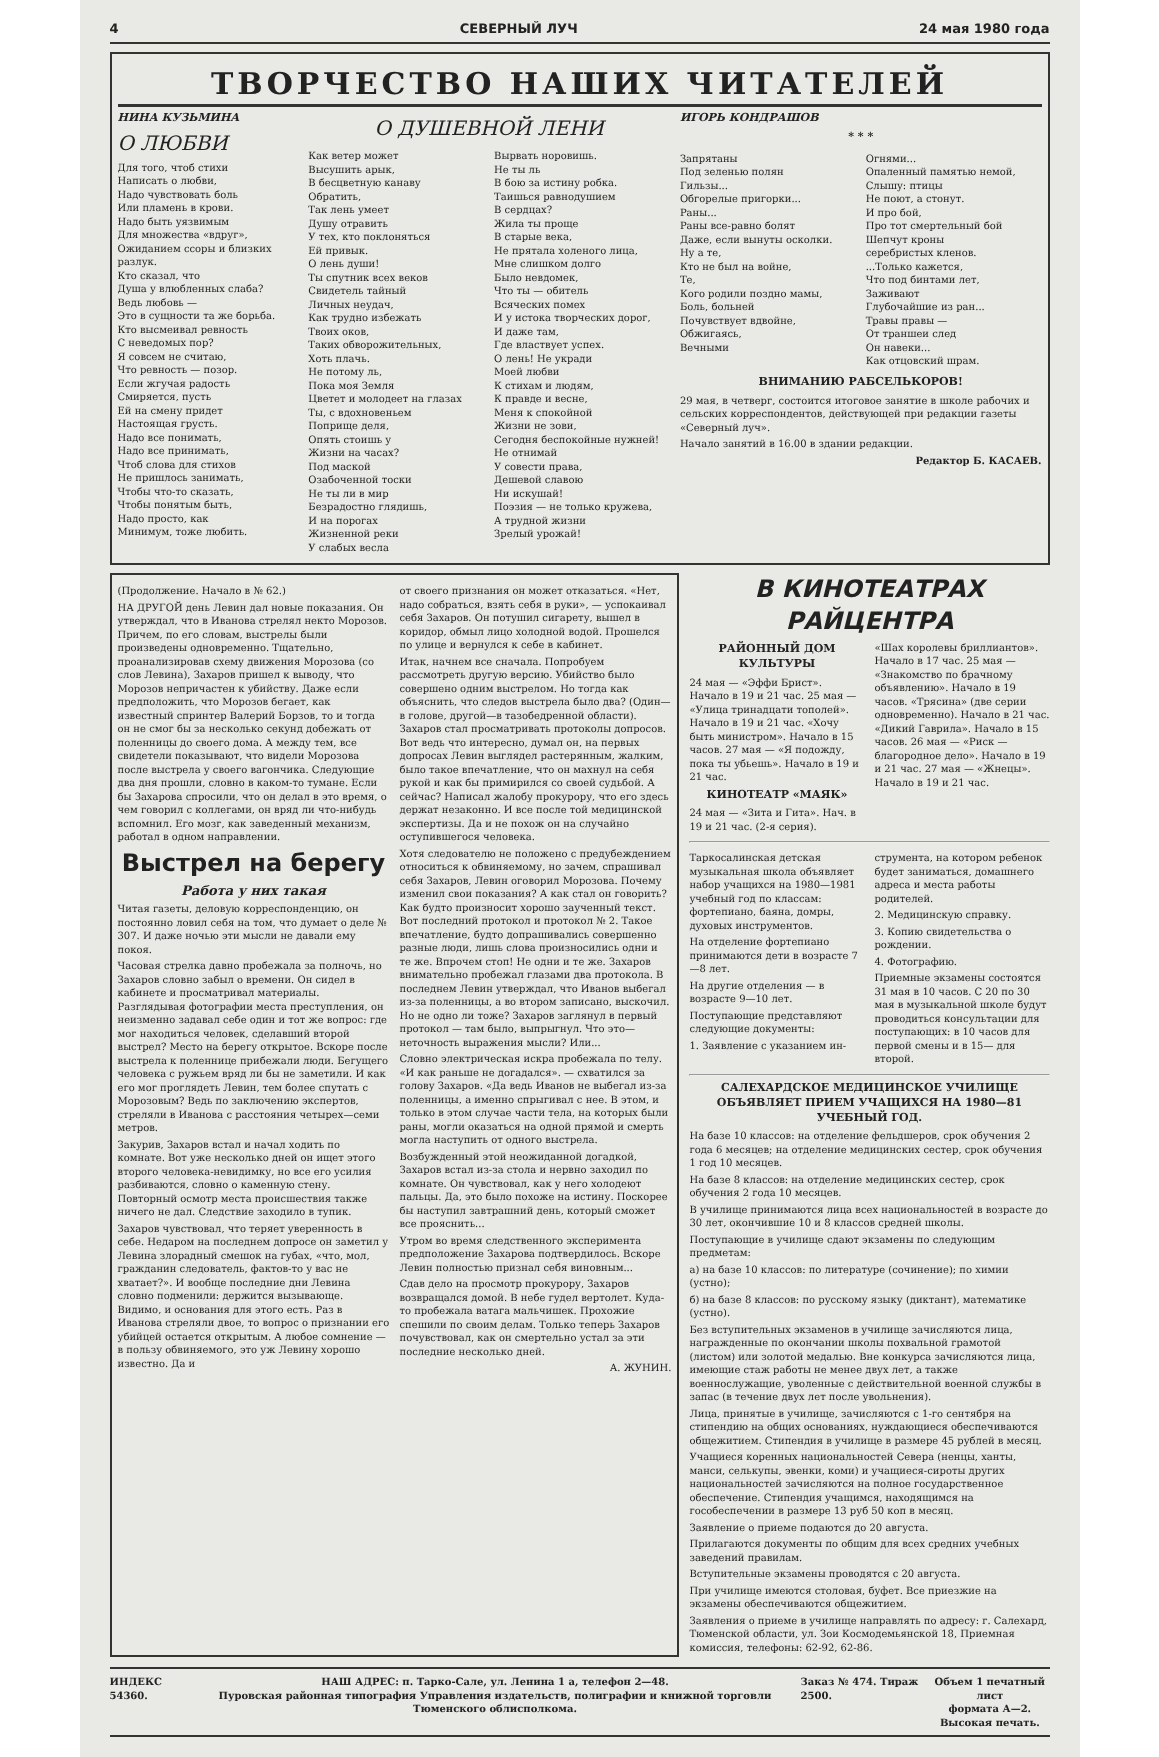4 СЕВЕРНЫЙ ЛУЧ 24 мая 1980 года
ТВОРЧЕСТВО НАШИХ ЧИТАТЕЛЕЙ
НИНА КУЗЬМИНА
О ЛЮБВИ
Для того, чтоб стихи
Написать о любви,
Надо чувствовать боль
Или пламень в крови.
Надо быть уязвимым
Для множества «вдруг»,
Ожиданием ссоры и близких разлук.
Кто сказал, что
Душа у влюбленных слаба?
Ведь любовь —
Это в сущности та же борьба.
Кто высмеивал ревность
С неведомых пор?
Я совсем не считаю,
Что ревность — позор.
Если жгучая радость
Смиряется, пусть
Ей на смену придет
Настоящая грусть.
Надо все понимать,
Надо все принимать,
Чтоб слова для стихов
Не пришлось занимать,
Чтобы что-то сказать,
Чтобы понятым быть,
Надо просто, как
Минимум, тоже любить.
О ДУШЕВНОЙ ЛЕНИ
Как ветер может
Высушить арык,
В бесцветную канаву
Обратить,
Так лень умеет
Душу отравить
У тех, кто поклоняться
Ей привык.
О лень души!
Ты спутник всех веков
Свидетель тайный
Личных неудач,
Как трудно избежать
Твоих оков,
Таких обворожительных,
Хоть плачь.
Не потому ль,
Пока моя Земля
Цветет и молодеет на глазах
Ты, с вдохновеньем
Поприще деля,
Опять стоишь у
Жизни на часах?
Под маской
Озабоченной тоски
Не ты ли в мир
Безрадостно глядишь,
И на порогах
Жизненной реки
У слабых весла
Вырвать норовишь.
Не ты ль
В бою за истину робка.
Таишься равнодушием
В сердцах?
Жила ты проще
В старые века,
Не прятала холеного лица,
Мне слишком долго
Было невдомек,
Что ты — обитель
Всяческих помех
И у истока творческих дорог,
И даже там,
Где властвует успех.
О лень! Не укради
Моей любви
К стихам и людям,
К правде и весне,
Меня к спокойной
Жизни не зови,
Сегодня беспокойные нужней!
Не отнимай
У совести права,
Дешевой славою
Ни искушай!
Поэзия — не только кружева,
А трудной жизни
Зрелый урожай!
ИГОРЬ КОНДРАШОВ
* * *
Запрятаны
Под зеленью полян
Гильзы...
Обгорелые пригорки...
Раны...
Раны все-равно болят
Даже, если вынуты осколки.
Ну а те,
Кто не был на войне,
Те,
Кого родили поздно мамы,
Боль, больней
Почувствует вдвойне,
Обжигаясь,
Вечными
Огнями...
Опаленный памятью немой,
Слышу: птицы
Не поют, а стонут.
И про бой,
Про тот смертельный бой
Шепчут кроны
серебристых кленов.
...Только кажется,
Что под бинтами лет,
Заживают
Глубочайшие из ран...
Травы правы —
От траншеи след
Он навеки...
Как отцовский шрам.
ВНИМАНИЮ РАБСЕЛЬКОРОВ!
29 мая, в четверг, состоится итоговое занятие в школе рабочих и сельских корреспондентов, действующей при редакции газеты «Северный луч».
Начало занятий в 16.00 в здании редакции.
Редактор Б. КАСАЕВ.
(Продолжение. Начало в № 62.)
НА ДРУГОЙ день Левин дал новые показания. Он утверждал, что в Иванова стрелял некто Морозов. Причем, по его словам, выстрелы были произведены одновременно. Тщательно, проанализировав схему движения Морозова (со слов Левина), Захаров пришел к выводу, что Морозов непричастен к убийству. Даже если предположить, что Морозов бегает, как известный спринтер Валерий Борзов, то и тогда он не смог бы за несколько секунд добежать от поленницы до своего дома. А между тем, все свидетели показывают, что видели Морозова после выстрела у своего вагончика. Следующие два дня прошли, словно в каком-то тумане. Если бы Захарова спросили, что он делал в это время, о чем говорил с коллегами, он вряд ли что-нибудь вспомнил. Его мозг, как заведенный механизм, работал в одном направлении.
Выстрел на берегу
Работа у них такая
Читая газеты, деловую корреспонденцию, он постоянно ловил себя на том, что думает о деле № 307. И даже ночью эти мысли не давали ему покоя.
Часовая стрелка давно пробежала за полночь, но Захаров словно забыл о времени. Он сидел в кабинете и просматривал материалы. Разглядывая фотографии места преступления, он неизменно задавал себе один и тот же вопрос: где мог находиться человек, сделавший второй выстрел? Место на берегу открытое. Вскоре после выстрела к поленнице прибежали люди. Бегущего человека с ружьем вряд ли бы не заметили. И как его мог проглядеть Левин, тем более спутать с Морозовым? Ведь по заключению экспертов, стреляли в Иванова с расстояния четырех—семи метров.
Закурив, Захаров встал и начал ходить по комнате. Вот уже несколько дней он ищет этого второго человека-невидимку, но все его усилия разбиваются, словно о каменную стену. Повторный осмотр места происшествия также ничего не дал. Следствие заходило в тупик.
Захаров чувствовал, что теряет уверенность в себе. Недаром на последнем допросе он заметил у Левина злорадный смешок на губах, «что, мол, гражданин следователь, фактов-то у вас не хватает?». И вообще последние дни Левина словно подменили: держится вызывающе. Видимо, и основания для этого есть. Раз в Иванова стреляли двое, то вопрос о признании его убийцей остается открытым. А любое сомнение — в пользу обвиняемого, это уж Левину хорошо известно. Да и
от своего признания он может отказаться. «Нет, надо собраться, взять себя в руки», — успокаивал себя Захаров. Он потушил сигарету, вышел в коридор, обмыл лицо холодной водой. Прошелся по улице и вернулся к себе в кабинет.
Итак, начнем все сначала. Попробуем рассмотреть другую версию. Убийство было совершено одним выстрелом. Но тогда как объяснить, что следов выстрела было два? (Один—в голове, другой—в тазобедренной области). Захаров стал просматривать протоколы допросов. Вот ведь что интересно, думал он, на первых допросах Левин выглядел растерянным, жалким, было такое впечатление, что он махнул на себя рукой и как бы примирился со своей судьбой. А сейчас? Написал жалобу прокурору, что его здесь держат незаконно. И все после той медицинской экспертизы. Да и не похож он на случайно оступившегося человека.
Хотя следователю не положено с предубеждением относиться к обвиняемому, но зачем, спрашивал себя Захаров, Левин оговорил Морозова. Почему изменил свои показания? А как стал он говорить? Как будто произносит хорошо заученный текст. Вот последний протокол и протокол № 2. Такое впечатление, будто допрашивались совершенно разные люди, лишь слова произносились одни и те же. Впрочем стоп! Не одни и те же. Захаров внимательно пробежал глазами два протокола. В последнем Левин утверждал, что Иванов выбегал из-за поленницы, а во втором записано, выскочил. Но не одно ли тоже? Захаров заглянул в первый протокол — там было, выпрыгнул. Что это—неточность выражения мысли? Или...
Словно электрическая искра пробежала по телу. «И как раньше не догадался». — схватился за голову Захаров. «Да ведь Иванов не выбегал из-за поленницы, а именно спрыгивал с нее. В этом, и только в этом случае части тела, на которых были раны, могли оказаться на одной прямой и смерть могла наступить от одного выстрела.
Возбужденный этой неожиданной догадкой, Захаров встал из-за стола и нервно заходил по комнате. Он чувствовал, как у него холодеют пальцы. Да, это было похоже на истину. Поскорее бы наступил завтрашний день, который сможет все прояснить...
Утром во время следственного эксперимента предположение Захарова подтвердилось. Вскоре Левин полностью признал себя виновным...
Сдав дело на просмотр прокурору, Захаров возвращался домой. В небе гудел вертолет. Куда-то пробежала ватага мальчишек. Прохожие спешили по своим делам. Только теперь Захаров почувствовал, как он смертельно устал за эти последние несколько дней.
А. ЖУНИН.
В КИНОТЕАТРАХ РАЙЦЕНТРА
РАЙОННЫЙ ДОМ КУЛЬТУРЫ
24 мая — «Эффи Брист». Начало в 19 и 21 час. 25 мая — «Улица тринадцати тополей». Начало в 19 и 21 час. «Хочу быть министром». Начало в 15 часов. 27 мая — «Я подожду, пока ты убьешь». Начало в 19 и 21 час.
КИНОТЕАТР «МАЯК»
24 мая — «Зита и Гита». Нач. в 19 и 21 час. (2-я серия).
«Шах королевы бриллиантов». Начало в 17 час. 25 мая — «Знакомство по брачному объявлению». Начало в 19 часов. «Трясина» (две серии одновременно). Начало в 21 час. «Дикий Гаврила». Начало в 15 часов. 26 мая — «Риск — благородное дело». Начало в 19 и 21 час. 27 мая — «Жнецы». Начало в 19 и 21 час.
Таркосалинская детская музыкальная школа объявляет набор учащихся на 1980—1981 учебный год по классам: фортепиано, баяна, домры, духовых инструментов.
На отделение фортепиано принимаются дети в возрасте 7—8 лет.
На другие отделения — в возрасте 9—10 лет.
Поступающие представляют следующие документы:
1. Заявление с указанием ин-
струмента, на котором ребенок будет заниматься, домашнего адреса и места работы родителей.
2. Медицинскую справку.
3. Копию свидетельства о рождении.
4. Фотографию.
Приемные экзамены состоятся 31 мая в 10 часов. С 20 по 30 мая в музыкальной школе будут проводиться консультации для поступающих: в 10 часов для первой смены и в 15— для второй.
САЛЕХАРДСКОЕ МЕДИЦИНСКОЕ УЧИЛИЩЕ ОБЪЯВЛЯЕТ ПРИЕМ УЧАЩИХСЯ НА 1980—81 УЧЕБНЫЙ ГОД.
На базе 10 классов: на отделение фельдшеров, срок обучения 2 года 6 месяцев; на отделение медицинских сестер, срок обучения 1 год 10 месяцев.
На базе 8 классов: на отделение медицинских сестер, срок обучения 2 года 10 месяцев.
В училище принимаются лица всех национальностей в возрасте до 30 лет, окончившие 10 и 8 классов средней школы.
Поступающие в училище сдают экзамены по следующим предметам:
а) на базе 10 классов: по литературе (сочинение); по химии (устно);
б) на базе 8 классов: по русскому языку (диктант), математике (устно).
Без вступительных экзаменов в училище зачисляются лица, награжденные по окончании школы похвальной грамотой (листом) или золотой медалью. Вне конкурса зачисляются лица, имеющие стаж работы не менее двух лет, а также военнослужащие, уволенные с действительной военной службы в запас (в течение двух лет после увольнения).
Лица, принятые в училище, зачисляются с 1-го сентября на стипендию на общих основаниях, нуждающиеся обеспечиваются общежитием. Стипендия в училище в размере 45 рублей в месяц.
Учащиеся коренных национальностей Севера (ненцы, ханты, манси, селькупы, эвенки, коми) и учащиеся-сироты других национальностей зачисляются на полное государственное обеспечение. Стипендия учащимся, находящимся на гособеспечении в размере 13 руб 50 коп в месяц.
Заявление о приеме подаются до 20 августа.
Прилагаются документы по общим для всех средних учебных заведений правилам.
Вступительные экзамены проводятся с 20 августа.
При училище имеются столовая, буфет. Все приезжие на экзамены обеспечиваются общежитием.
Заявления о приеме в училище направлять по адресу: г. Салехард, Тюменской области, ул. Зои Космодемьянской 18, Приемная комиссия, телефоны: 62-92, 62-86.
ИНДЕКС 54360. НАШ АДРЕС: п. Тарко-Сале, ул. Ленина 1 а, телефон 2—48.
Пуровская районная типография Управления издательств, полиграфии и книжной торговли Тюменского облисполкома. Заказ № 474. Тираж 2500. Объем 1 печатный лист
формата А—2.
Высокая печать.